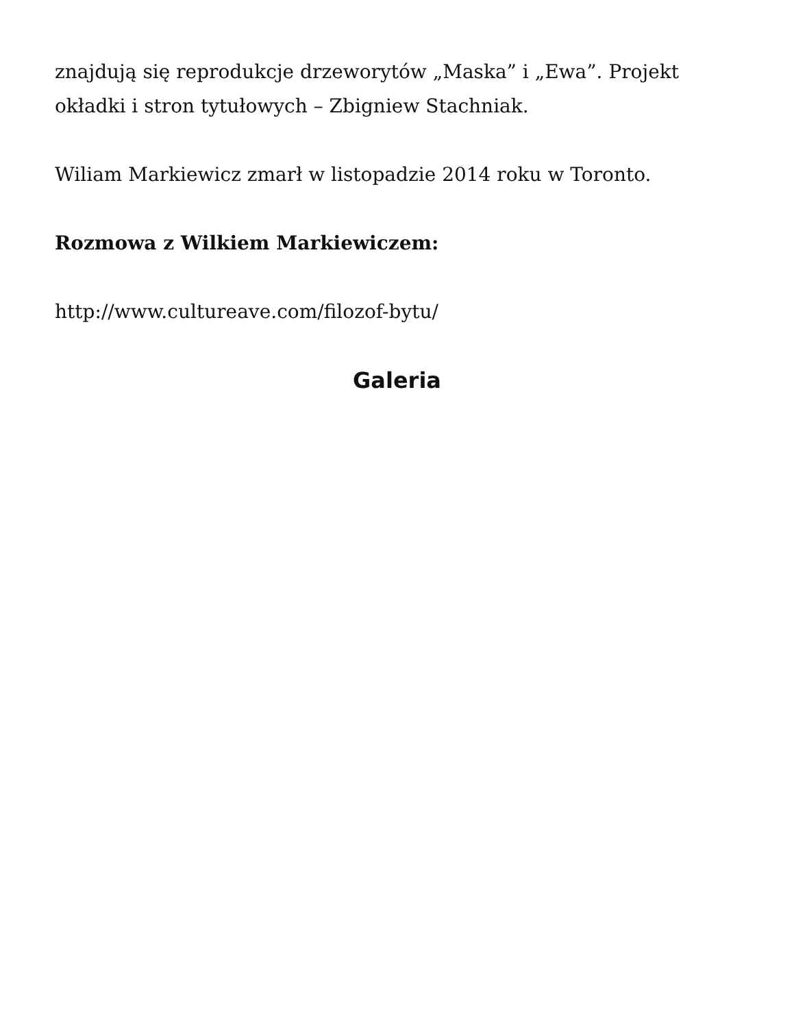znajdują się reprodukcje drzeworytów „Maska” i „Ewa”. Projekt okładki i stron tytułowych – Zbigniew Stachniak.
Wiliam Markiewicz zmarł w listopadzie 2014 roku w Toronto.
Rozmowa z Wilkiem Markiewiczem:
http://www.cultureave.com/filozof-bytu/
Galeria